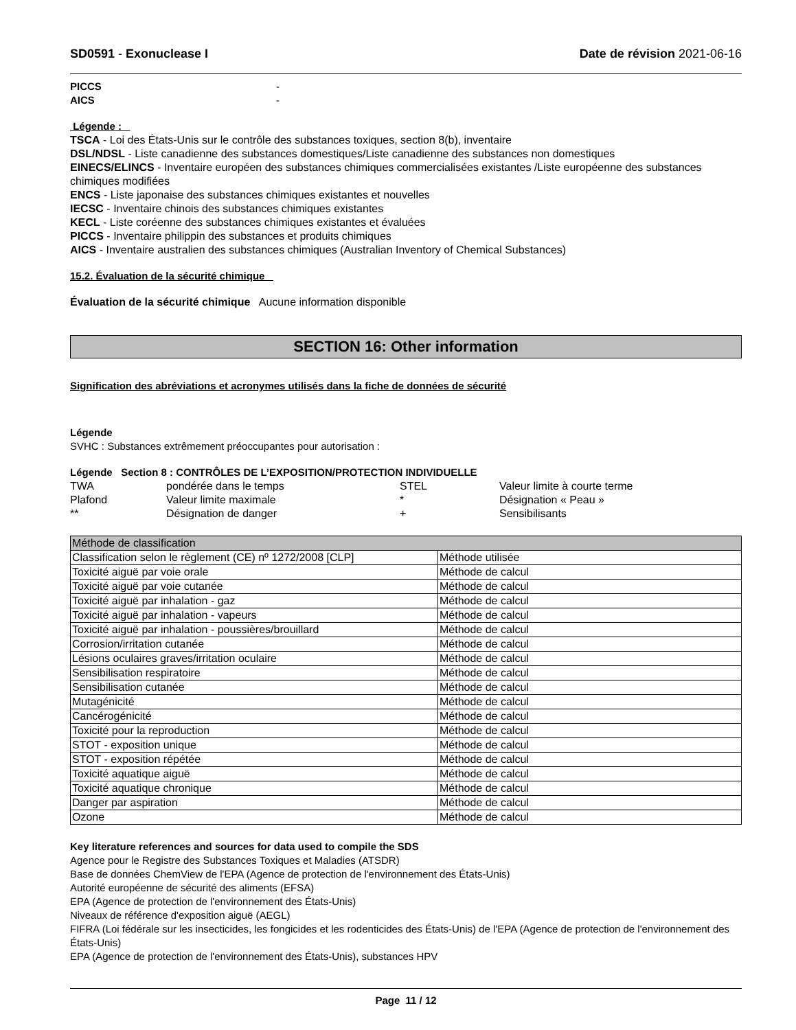SD0591 - Exonuclease I Date de révision 2021-06-16
PICCS -
AICS -
Légende :
TSCA - Loi des États-Unis sur le contrôle des substances toxiques, section 8(b), inventaire
DSL/NDSL - Liste canadienne des substances domestiques/Liste canadienne des substances non domestiques
EINECS/ELINCS - Inventaire européen des substances chimiques commercialisées existantes /Liste européenne des substances chimiques modifiées
ENCS - Liste japonaise des substances chimiques existantes et nouvelles
IECSC - Inventaire chinois des substances chimiques existantes
KECL - Liste coréenne des substances chimiques existantes et évaluées
PICCS - Inventaire philippin des substances et produits chimiques
AICS - Inventaire australien des substances chimiques (Australian Inventory of Chemical Substances)
15.2. Évaluation de la sécurité chimique
Évaluation de la sécurité chimique Aucune information disponible
SECTION 16: Other information
Signification des abréviations et acronymes utilisés dans la fiche de données de sécurité
Légende
SVHC : Substances extrêmement préoccupantes pour autorisation :
Légende Section 8 : CONTRÔLES DE L’EXPOSITION/PROTECTION INDIVIDUELLE
| TWA | pondérée dans le temps | STEL | Valeur limite à courte terme |
| Plafond | Valeur limite maximale | * | Désignation « Peau » |
| ** | Désignation de danger | + | Sensibilisants |
| Méthode de classification | |
| Classification selon le règlement (CE) nº 1272/2008 [CLP] | Méthode utilisée |
| Toxicité aiguë par voie orale | Méthode de calcul |
| Toxicité aiguë par voie cutanée | Méthode de calcul |
| Toxicité aiguë par inhalation - gaz | Méthode de calcul |
| Toxicité aiguë par inhalation - vapeurs | Méthode de calcul |
| Toxicité aiguë par inhalation - poussières/brouillard | Méthode de calcul |
| Corrosion/irritation cutanée | Méthode de calcul |
| Lésions oculaires graves/irritation oculaire | Méthode de calcul |
| Sensibilisation respiratoire | Méthode de calcul |
| Sensibilisation cutanée | Méthode de calcul |
| Mutagénicité | Méthode de calcul |
| Cancérogénicité | Méthode de calcul |
| Toxicité pour la reproduction | Méthode de calcul |
| STOT - exposition unique | Méthode de calcul |
| STOT - exposition répétée | Méthode de calcul |
| Toxicité aquatique aiguë | Méthode de calcul |
| Toxicité aquatique chronique | Méthode de calcul |
| Danger par aspiration | Méthode de calcul |
| Ozone | Méthode de calcul |
Key literature references and sources for data used to compile the SDS
Agence pour le Registre des Substances Toxiques et Maladies (ATSDR)
Base de données ChemView de l'EPA (Agence de protection de l'environnement des États-Unis)
Autorité européenne de sécurité des aliments (EFSA)
EPA (Agence de protection de l'environnement des États-Unis)
Niveaux de référence d'exposition aiguë (AEGL)
FIFRA (Loi fédérale sur les insecticides, les fongicides et les rodenticides des États-Unis) de l'EPA (Agence de protection de l'environnement des États-Unis)
EPA (Agence de protection de l'environnement des États-Unis), substances HPV
Page 11 / 12